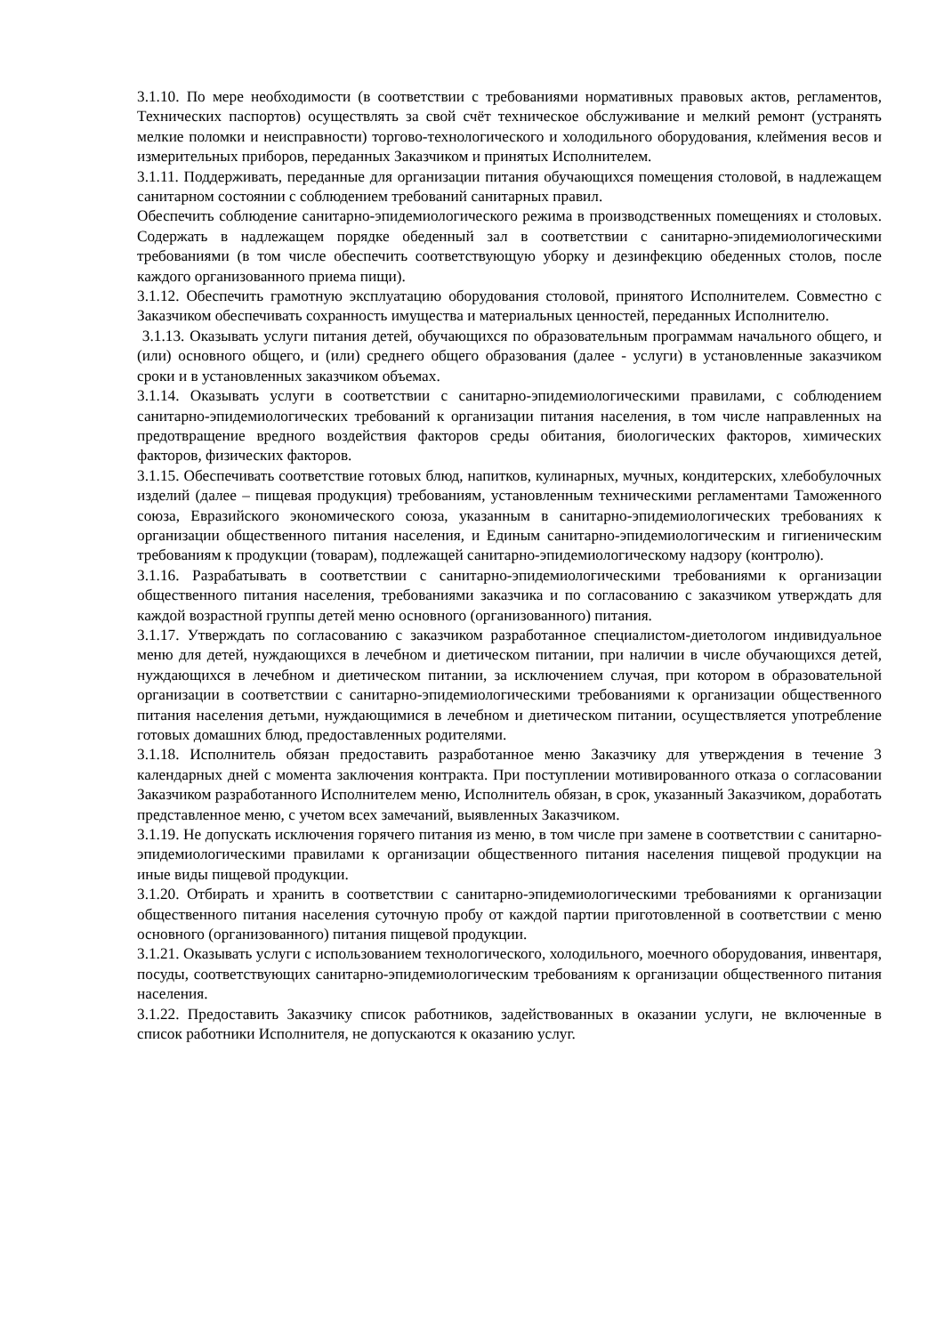3.1.10. По мере необходимости (в соответствии с требованиями нормативных правовых актов, регламентов, Технических паспортов) осуществлять за свой счёт техническое обслуживание и мелкий ремонт (устранять мелкие поломки и неисправности) торгово-технологического и холодильного оборудования, клеймения весов и измерительных приборов, переданных Заказчиком и принятых Исполнителем.
3.1.11. Поддерживать, переданные для организации питания обучающихся помещения столовой, в надлежащем санитарном состоянии с соблюдением требований санитарных правил.
Обеспечить соблюдение санитарно-эпидемиологического режима в производственных помещениях и столовых. Содержать в надлежащем порядке обеденный зал в соответствии с санитарно-эпидемиологическими требованиями (в том числе обеспечить соответствующую уборку и дезинфекцию обеденных столов, после каждого организованного приема пищи).
3.1.12. Обеспечить грамотную эксплуатацию оборудования столовой, принятого Исполнителем. Совместно с Заказчиком обеспечивать сохранность имущества и материальных ценностей, переданных Исполнителю.
3.1.13. Оказывать услуги питания детей, обучающихся по образовательным программам начального общего, и (или) основного общего, и (или) среднего общего образования (далее - услуги) в установленные заказчиком сроки и в установленных заказчиком объемах.
3.1.14. Оказывать услуги в соответствии с санитарно-эпидемиологическими правилами, с соблюдением санитарно-эпидемиологических требований к организации питания населения, в том числе направленных на предотвращение вредного воздействия факторов среды обитания, биологических факторов, химических факторов, физических факторов.
3.1.15. Обеспечивать соответствие готовых блюд, напитков, кулинарных, мучных, кондитерских, хлебобулочных изделий (далее – пищевая продукция) требованиям, установленным техническими регламентами Таможенного союза, Евразийского экономического союза, указанным в санитарно-эпидемиологических требованиях к организации общественного питания населения, и Единым санитарно-эпидемиологическим и гигиеническим требованиям к продукции (товарам), подлежащей санитарно-эпидемиологическому надзору (контролю).
3.1.16. Разрабатывать в соответствии с санитарно-эпидемиологическими требованиями к организации общественного питания населения, требованиями заказчика и по согласованию с заказчиком утверждать для каждой возрастной группы детей меню основного (организованного) питания.
3.1.17. Утверждать по согласованию с заказчиком разработанное специалистом-диетологом индивидуальное меню для детей, нуждающихся в лечебном и диетическом питании, при наличии в числе обучающихся детей, нуждающихся в лечебном и диетическом питании, за исключением случая, при котором в образовательной организации в соответствии с санитарно-эпидемиологическими требованиями к организации общественного питания населения детьми, нуждающимися в лечебном и диетическом питании, осуществляется употребление готовых домашних блюд, предоставленных родителями.
3.1.18. Исполнитель обязан предоставить разработанное меню Заказчику для утверждения в течение 3 календарных дней с момента заключения контракта. При поступлении мотивированного отказа о согласовании Заказчиком разработанного Исполнителем меню, Исполнитель обязан, в срок, указанный Заказчиком, доработать представленное меню, с учетом всех замечаний, выявленных Заказчиком.
3.1.19. Не допускать исключения горячего питания из меню, в том числе при замене в соответствии с санитарно-эпидемиологическими правилами к организации общественного питания населения пищевой продукции на иные виды пищевой продукции.
3.1.20. Отбирать и хранить в соответствии с санитарно-эпидемиологическими требованиями к организации общественного питания населения суточную пробу от каждой партии приготовленной в соответствии с меню основного (организованного) питания пищевой продукции.
3.1.21. Оказывать услуги с использованием технологического, холодильного, моечного оборудования, инвентаря, посуды, соответствующих санитарно-эпидемиологическим требованиям к организации общественного питания населения.
3.1.22. Предоставить Заказчику список работников, задействованных в оказании услуги, не включенные в список работники Исполнителя, не допускаются к оказанию услуг.